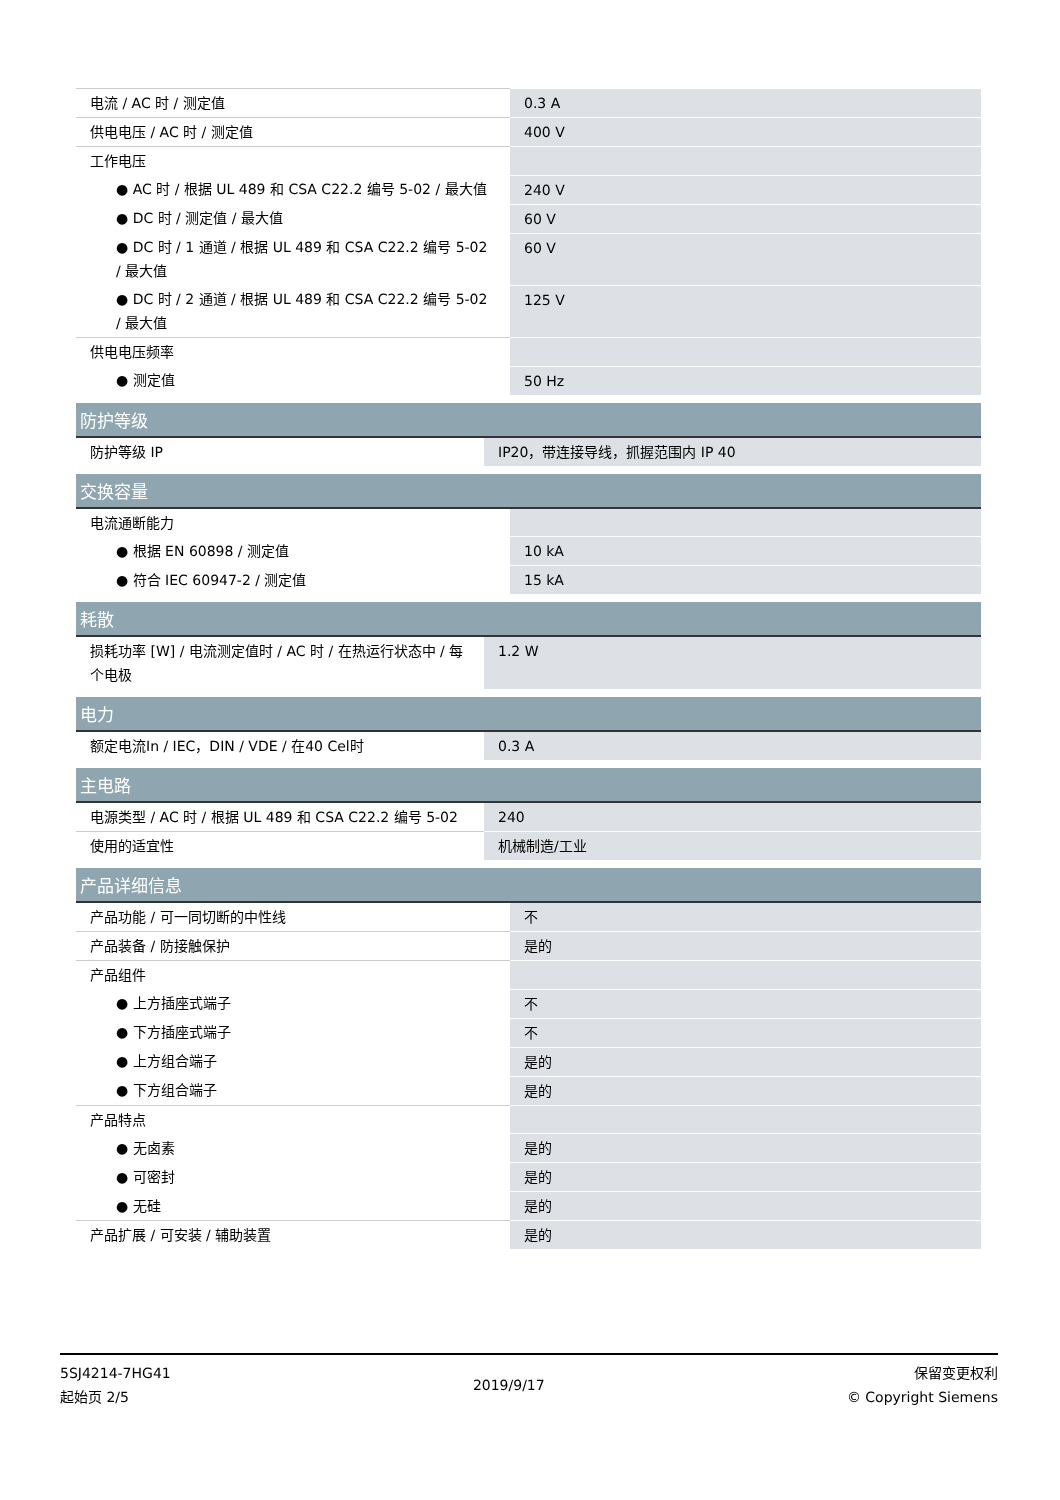| 电流 / AC 时 / 测定值 | 0.3 A |
| 供电电压 / AC 时 / 测定值 | 400 V |
| 工作电压 | |
| ● AC 时 / 根据 UL 489 和 CSA C22.2 编号 5-02 / 最大值 | 240 V |
| ● DC 时 / 测定值 / 最大值 | 60 V |
| ● DC 时 / 1 通道 / 根据 UL 489 和 CSA C22.2 编号 5-02 / 最大值 | 60 V |
| ● DC 时 / 2 通道 / 根据 UL 489 和 CSA C22.2 编号 5-02 / 最大值 | 125 V |
| 供电电压频率 | |
| ● 测定值 | 50 Hz |
| 防护等级 | |
| --- | --- |
| 防护等级 IP | IP20，带连接导线，抓握范围内 IP 40 |
| 交换容量 | |
| --- | --- |
| 电流通断能力 | |
| ● 根据 EN 60898 / 测定值 | 10 kA |
| ● 符合 IEC 60947-2 / 测定值 | 15 kA |
| 耗散 | |
| --- | --- |
| 损耗功率 [W] / 电流测定值时 / AC 时 / 在热运行状态中 / 每个电极 | 1.2 W |
| 电力 | |
| --- | --- |
| 额定电流In / IEC，DIN / VDE / 在40 Cel时 | 0.3 A |
| 主电路 | |
| --- | --- |
| 电源类型 / AC 时 / 根据 UL 489 和 CSA C22.2 编号 5-02 | 240 |
| 使用的适宜性 | 机械制造/工业 |
| 产品详细信息 | |
| --- | --- |
| 产品功能 / 可一同切断的中性线 | 不 |
| 产品装备 / 防接触保护 | 是的 |
| 产品组件 | |
| ● 上方插座式端子 | 不 |
| ● 下方插座式端子 | 不 |
| ● 上方组合端子 | 是的 |
| ● 下方组合端子 | 是的 |
| 产品特点 | |
| ● 无卤素 | 是的 |
| ● 可密封 | 是的 |
| ● 无硅 | 是的 |
| 产品扩展 / 可安装 / 辅助装置 | 是的 |
5SJ4214-7HG41
起始页 2/5
2019/9/17
保留变更权利
© Copyright Siemens